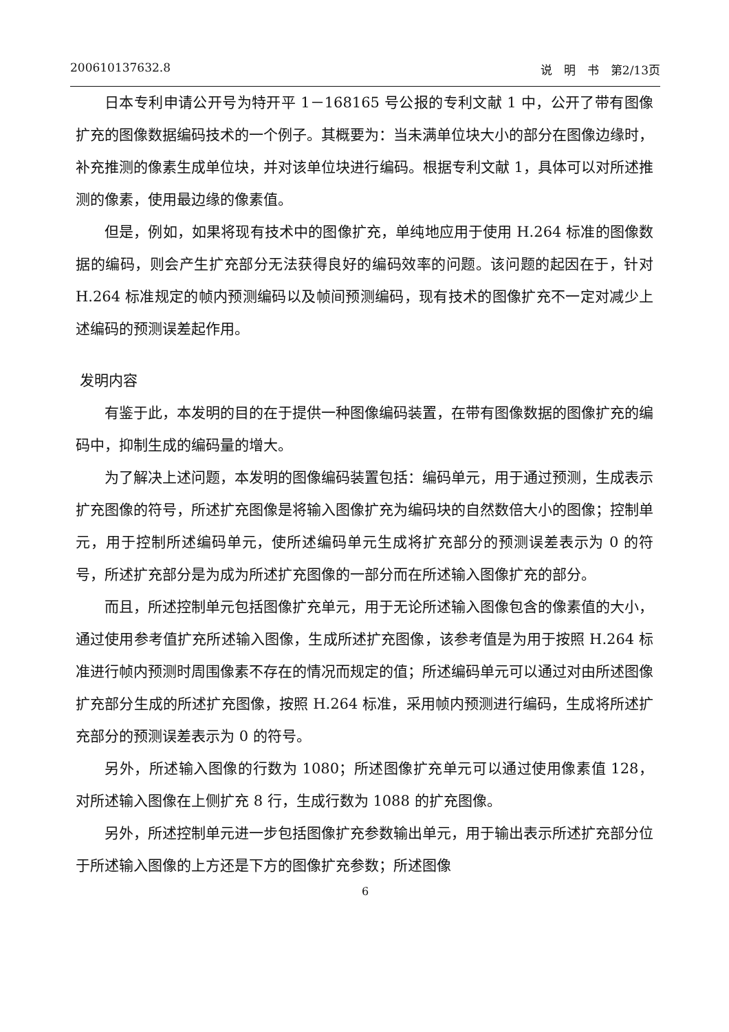200610137632.8 说　明　书　第2/13页
日本专利申请公开号为特开平 1－168165 号公报的专利文献 1 中，公开了带有图像扩充的图像数据编码技术的一个例子。其概要为：当未满单位块大小的部分在图像边缘时，补充推测的像素生成单位块，并对该单位块进行编码。根据专利文献 1，具体可以对所述推测的像素，使用最边缘的像素值。
但是，例如，如果将现有技术中的图像扩充，单纯地应用于使用 H.264 标准的图像数据的编码，则会产生扩充部分无法获得良好的编码效率的问题。该问题的起因在于，针对 H.264 标准规定的帧内预测编码以及帧间预测编码，现有技术的图像扩充不一定对减少上述编码的预测误差起作用。
发明内容
有鉴于此，本发明的目的在于提供一种图像编码装置，在带有图像数据的图像扩充的编码中，抑制生成的编码量的增大。
为了解决上述问题，本发明的图像编码装置包括：编码单元，用于通过预测，生成表示扩充图像的符号，所述扩充图像是将输入图像扩充为编码块的自然数倍大小的图像；控制单元，用于控制所述编码单元，使所述编码单元生成将扩充部分的预测误差表示为 0 的符号，所述扩充部分是为成为所述扩充图像的一部分而在所述输入图像扩充的部分。
而且，所述控制单元包括图像扩充单元，用于无论所述输入图像包含的像素值的大小，通过使用参考值扩充所述输入图像，生成所述扩充图像，该参考值是为用于按照 H.264 标准进行帧内预测时周围像素不存在的情况而规定的值；所述编码单元可以通过对由所述图像扩充部分生成的所述扩充图像，按照 H.264 标准，采用帧内预测进行编码，生成将所述扩充部分的预测误差表示为 0 的符号。
另外，所述输入图像的行数为 1080；所述图像扩充单元可以通过使用像素值 128，对所述输入图像在上侧扩充 8 行，生成行数为 1088 的扩充图像。
另外，所述控制单元进一步包括图像扩充参数输出单元，用于输出表示所述扩充部分位于所述输入图像的上方还是下方的图像扩充参数；所述图像
6